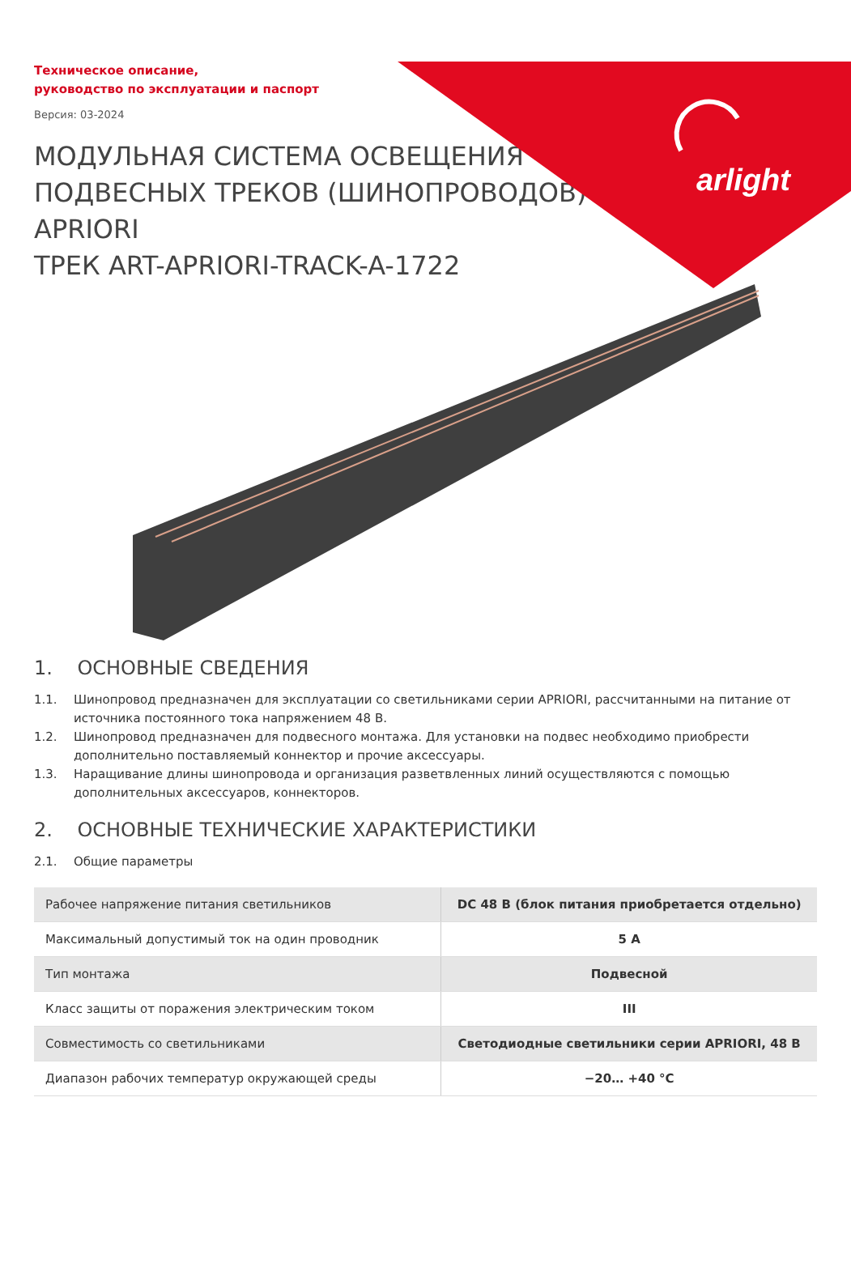arlight
Техническое описание,
руководство по эксплуатации и паспорт
Версия: 03-2024
МОДУЛЬНАЯ СИСТЕМА ОСВЕЩЕНИЯ
ПОДВЕСНЫХ ТРЕКОВ (ШИНОПРОВОДОВ)
APRIORI
ТРЕК ART-APRIORI-TRACK-A-1722
1. ОСНОВНЫЕ СВЕДЕНИЯ
1.1. Шинопровод предназначен для эксплуатации со светильниками серии APRIORI, рассчитанными на питание от источника постоянного тока напряжением 48 В.
1.2. Шинопровод предназначен для подвесного монтажа. Для установки на подвес необходимо приобрести дополнительно поставляемый коннектор и прочие аксессуары.
1.3. Наращивание длины шинопровода и организация разветвленных линий осуществляются с помощью дополнительных аксессуаров, коннекторов.
2. ОСНОВНЫЕ ТЕХНИЧЕСКИЕ ХАРАКТЕРИСТИКИ
2.1. Общие параметры
| Рабочее напряжение питания светильников | DC 48 В (блок питания приобретается отдельно) |
| Максимальный допустимый ток на один проводник | 5 А |
| Тип монтажа | Подвесной |
| Класс защиты от поражения электрическим током | III |
| Совместимость со светильниками | Светодиодные светильники серии APRIORI, 48 В |
| Диапазон рабочих температур окружающей среды | −20… +40 °C |